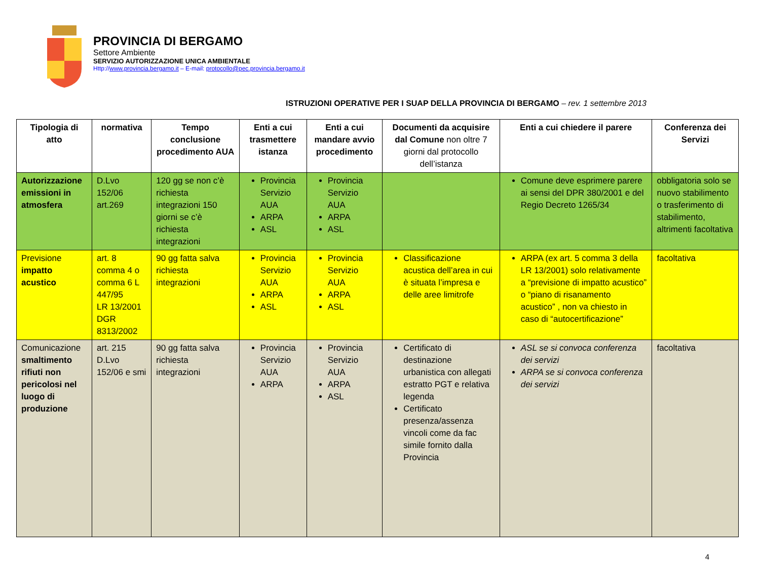PROVINCIA DI BERGAMO
Settore Ambiente
SERVIZIO AUTORIZZAZIONE UNICA AMBIENTALE
Http://www.provincia.bergamo.it – E-mail: protocollo@pec.provincia.bergamo.it
ISTRUZIONI OPERATIVE PER I SUAP DELLA PROVINCIA DI BERGAMO – rev. 1 settembre 2013
| Tipologia di atto | normativa | Tempo conclusione procedimento AUA | Enti a cui trasmettere istanza | Enti a cui mandare avvio procedimento | Documenti da acquisire dal Comune non oltre 7 giorni dal protocollo dell’istanza | Enti a cui chiedere il parere | Conferenza dei Servizi |
| --- | --- | --- | --- | --- | --- | --- | --- |
| Autorizzazione emissioni in atmosfera | D.Lvo 152/06 art.269 | 120 gg se non c’è richiesta integrazioni 150 giorni se c’è richiesta integrazioni | Provincia Servizio AUA ARPA ASL | Provincia Servizio AUA ARPA ASL | | Comune deve esprimere parere ai sensi del DPR 380/2001 e del Regio Decreto 1265/34 | obbligatoria solo se nuovo stabilimento o trasferimento di stabilimento, altrimenti facoltativa |
| Previsione impatto acustico | art. 8 comma 4 o comma 6 L 447/95 LR 13/2001 DGR 8313/2002 | 90 gg fatta salva richiesta integrazioni | Provincia Servizio AUA ARPA ASL | Provincia Servizio AUA ARPA ASL | Classificazione acustica dell’area in cui è situata l’impresa e delle aree limitrofe | ARPA (ex art. 5 comma 3 della LR 13/2001) solo relativamente a “previsione di impatto acustico” o “piano di risanamento acustico” , non va chiesto in caso di “autocertificazione” | facoltativa |
| Comunicazione smaltimento rifiuti non pericolosi nel luogo di produzione | art. 215 D.Lvo 152/06 e smi | 90 gg fatta salva richiesta integrazioni | Provincia Servizio AUA ARPA | Provincia Servizio AUA ARPA ASL | Certificato di destinazione urbanistica con allegati estratto PGT e relativa legenda Certificato presenza/assenza vincoli come da fac simile fornito dalla Provincia | ASL se si convoca conferenza dei servizi ARPA se si convoca conferenza dei servizi | facoltativa |
4